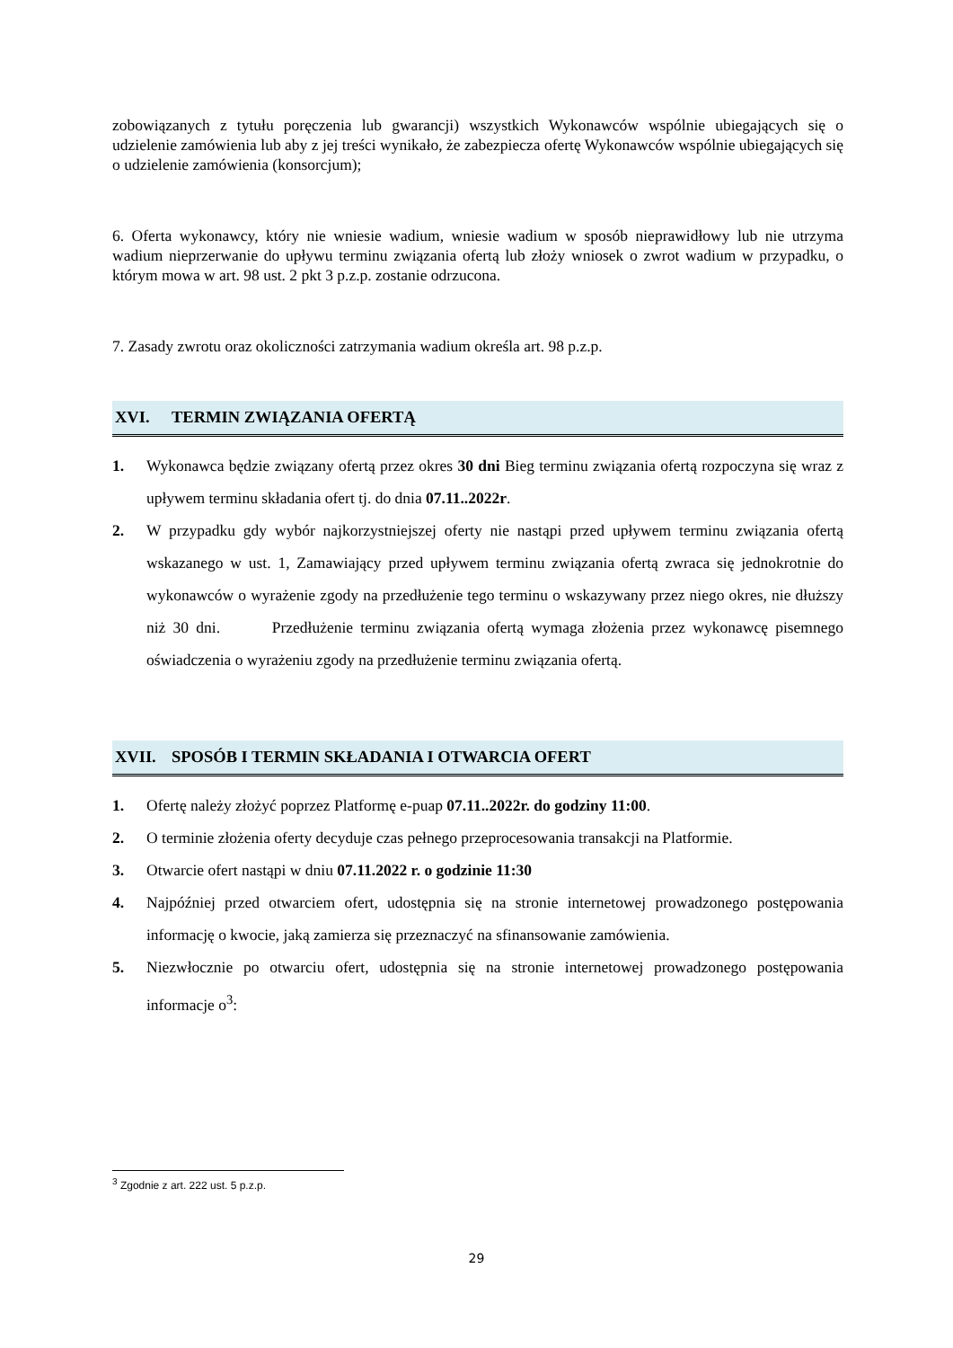zobowiązanych z tytułu poręczenia lub gwarancji) wszystkich Wykonawców wspólnie ubiegających się o udzielenie zamówienia lub aby z jej treści wynikało, że zabezpiecza ofertę Wykonawców wspólnie ubiegających się o udzielenie zamówienia (konsorcjum);
6. Oferta wykonawcy, który nie wniesie wadium, wniesie wadium w sposób nieprawidłowy lub nie utrzyma wadium nieprzerwanie do upływu terminu związania ofertą lub złoży wniosek o zwrot wadium w przypadku, o którym mowa w art. 98 ust. 2 pkt 3 p.z.p. zostanie odrzucona.
7. Zasady zwrotu oraz okoliczności zatrzymania wadium określa art. 98 p.z.p.
XVI. TERMIN ZWIĄZANIA OFERTĄ
1. Wykonawca będzie związany ofertą przez okres 30 dni Bieg terminu związania ofertą rozpoczyna się wraz z upływem terminu składania ofert tj. do dnia 07.11..2022r.
2. W przypadku gdy wybór najkorzystniejszej oferty nie nastąpi przed upływem terminu związania ofertą wskazanego w ust. 1, Zamawiający przed upływem terminu związania ofertą zwraca się jednokrotnie do wykonawców o wyrażenie zgody na przedłużenie tego terminu o wskazywany przez niego okres, nie dłuższy niż 30 dni. Przedłużenie terminu związania ofertą wymaga złożenia przez wykonawcę pisemnego oświadczenia o wyrażeniu zgody na przedłużenie terminu związania ofertą.
XVII. SPOSÓB I TERMIN SKŁADANIA I OTWARCIA OFERT
1. Ofertę należy złożyć poprzez Platformę e-puap 07.11..2022r. do godziny 11:00.
2. O terminie złożenia oferty decyduje czas pełnego przeprocesowania transakcji na Platformie.
3. Otwarcie ofert nastąpi w dniu 07.11.2022 r. o godzinie 11:30
4. Najpóźniej przed otwarciem ofert, udostępnia się na stronie internetowej prowadzonego postępowania informację o kwocie, jaką zamierza się przeznaczyć na sfinansowanie zamówienia.
5. Niezwłocznie po otwarciu ofert, udostępnia się na stronie internetowej prowadzonego postępowania informacje o<sup>3</sup>:
<sup>3</sup> Zgodnie z art. 222 ust. 5 p.z.p.
29